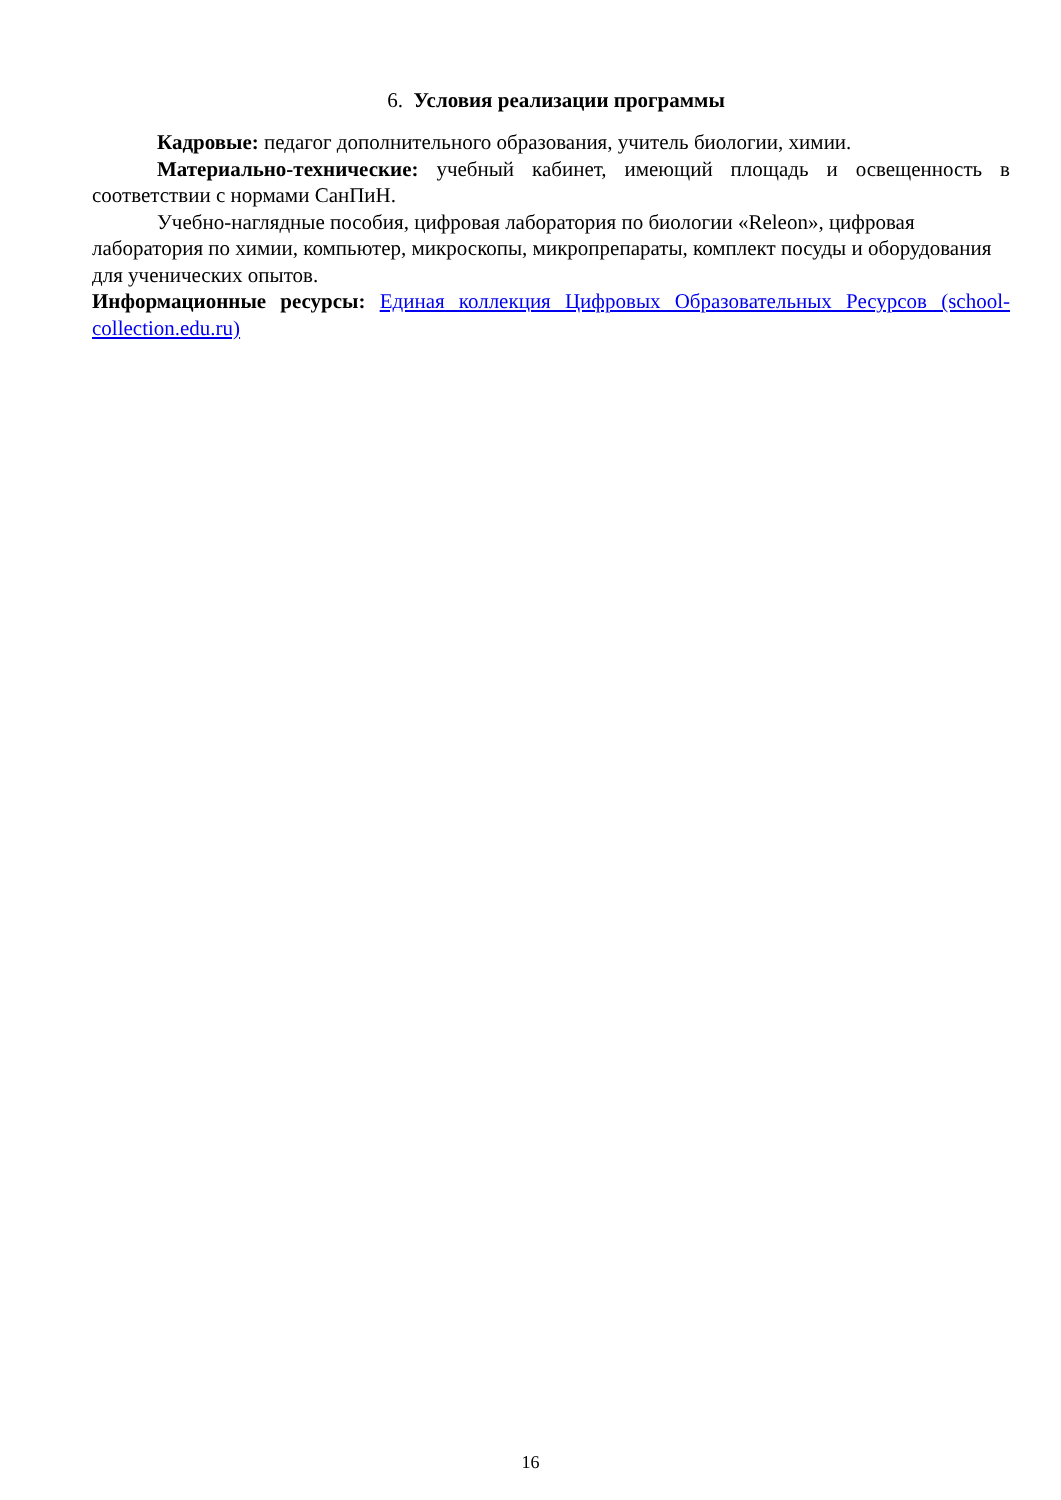6. Условия реализации программы
Кадровые: педагог дополнительного образования, учитель биологии, химии.
Материально-технические: учебный кабинет, имеющий площадь и освещенность в соответствии с нормами СанПиН.
Учебно-наглядные пособия, цифровая лаборатория по биологии «Releon», цифровая лаборатория по химии, компьютер, микроскопы, микропрепараты, комплект посуды и оборудования для ученических опытов.
Информационные ресурсы: Единая коллекция Цифровых Образовательных Ресурсов (school-collection.edu.ru)
16